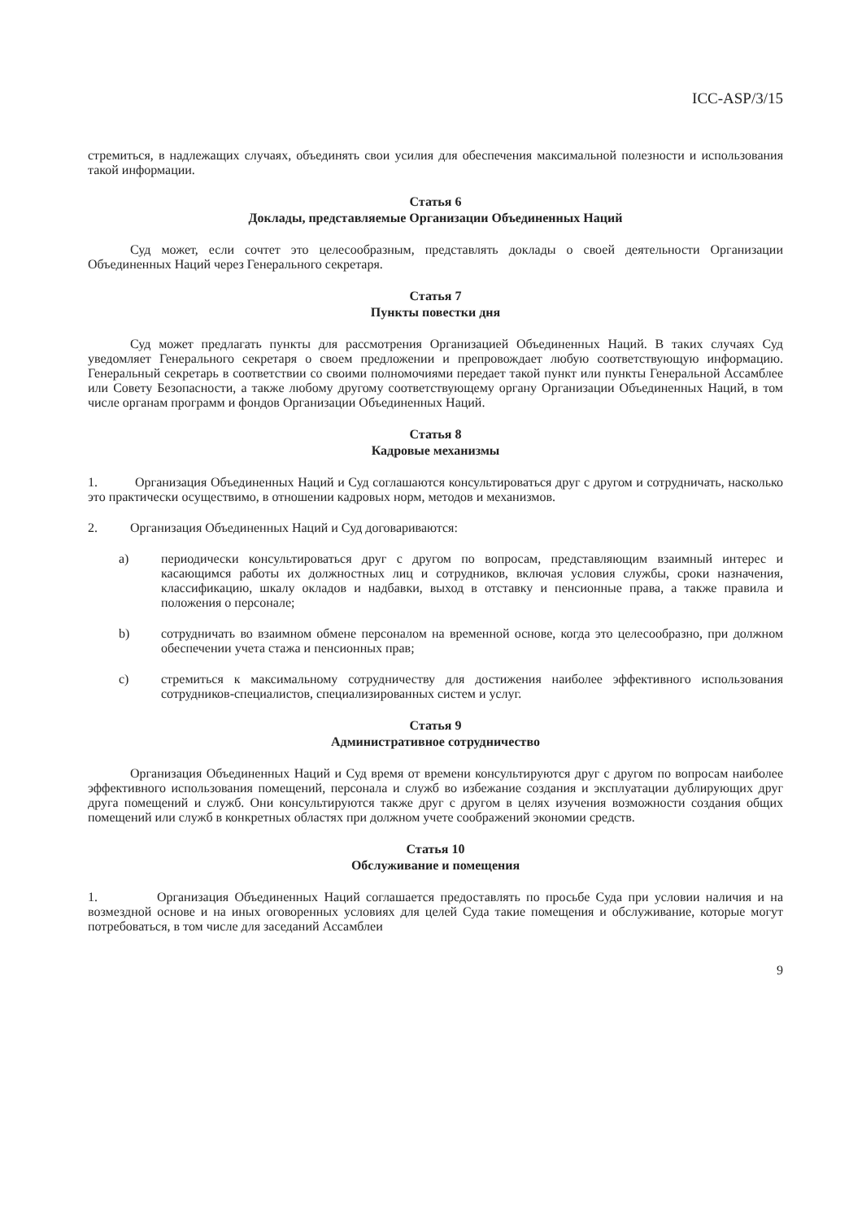ICC-ASP/3/15
стремиться, в надлежащих случаях, объединять свои усилия для обеспечения максимальной полезности и использования такой информации.
Статья 6
Доклады, представляемые Организации Объединенных Наций
Суд может, если сочтет это целесообразным, представлять доклады о своей деятельности Организации Объединенных Наций через Генерального секретаря.
Статья 7
Пункты повестки дня
Суд может предлагать пункты для рассмотрения Организацией Объединенных Наций. В таких случаях Суд уведомляет Генерального секретаря о своем предложении и препровождает любую соответствующую информацию. Генеральный секретарь в соответствии со своими полномочиями передает такой пункт или пункты Генеральной Ассамблее или Совету Безопасности, а также любому другому соответствующему органу Организации Объединенных Наций, в том числе органам программ и фондов Организации Объединенных Наций.
Статья 8
Кадровые механизмы
1. Организация Объединенных Наций и Суд соглашаются консультироваться друг с другом и сотрудничать, насколько это практически осуществимо, в отношении кадровых норм, методов и механизмов.
2. Организация Объединенных Наций и Суд договариваются:
a) периодически консультироваться друг с другом по вопросам, представляющим взаимный интерес и касающимся работы их должностных лиц и сотрудников, включая условия службы, сроки назначения, классификацию, шкалу окладов и надбавки, выход в отставку и пенсионные права, а также правила и положения о персонале;
b) сотрудничать во взаимном обмене персоналом на временной основе, когда это целесообразно, при должном обеспечении учета стажа и пенсионных прав;
c) стремиться к максимальному сотрудничеству для достижения наиболее эффективного использования сотрудников-специалистов, специализированных систем и услуг.
Статья 9
Административное сотрудничество
Организация Объединенных Наций и Суд время от времени консультируются друг с другом по вопросам наиболее эффективного использования помещений, персонала и служб во избежание создания и эксплуатации дублирующих друг друга помещений и служб. Они консультируются также друг с другом в целях изучения возможности создания общих помещений или служб в конкретных областях при должном учете соображений экономии средств.
Статья 10
Обслуживание и помещения
1. Организация Объединенных Наций соглашается предоставлять по просьбе Суда при условии наличия и на возмездной основе и на иных оговоренных условиях для целей Суда такие помещения и обслуживание, которые могут потребоваться, в том числе для заседаний Ассамблеи
9